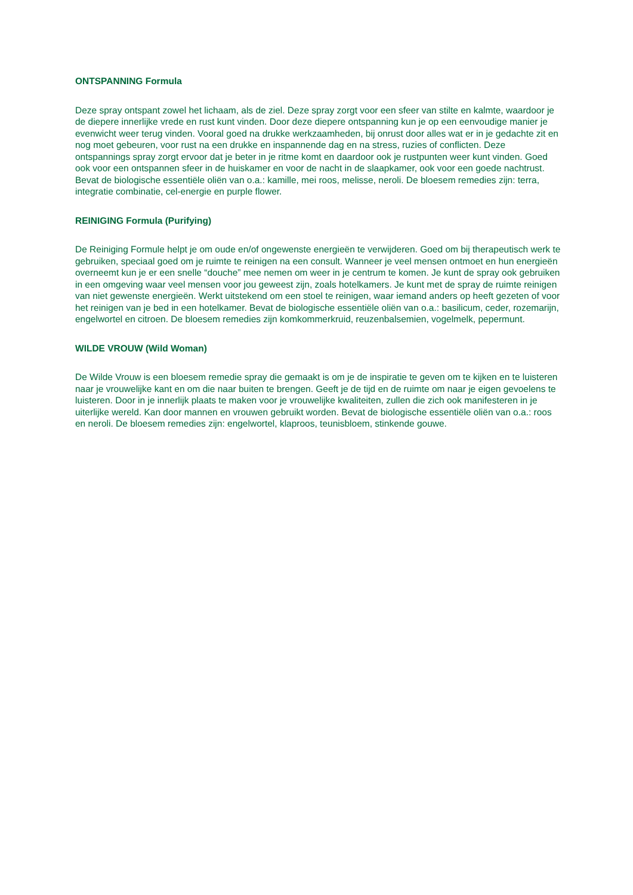ONTSPANNING Formula
Deze spray ontspant zowel het lichaam, als de ziel. Deze spray zorgt voor een sfeer van stilte en kalmte, waardoor je de diepere innerlijke vrede en rust kunt vinden. Door deze diepere ontspanning kun je op een eenvoudige manier je evenwicht weer terug vinden. Vooral goed na drukke werkzaamheden, bij onrust door alles wat er in je gedachte zit en nog moet gebeuren, voor rust na een drukke en inspannende dag en na stress, ruzies of conflicten. Deze ontspannings spray zorgt ervoor dat je beter in je ritme komt en daardoor ook je rustpunten weer kunt vinden. Goed ook voor een ontspannen sfeer in de huiskamer en voor de nacht in de slaapkamer, ook voor een goede nachtrust. Bevat de biologische essentiële oliën van o.a.: kamille, mei roos, melisse, neroli. De bloesem remedies zijn: terra, integratie combinatie, cel-energie en purple flower.
REINIGING Formula (Purifying)
De Reiniging Formule helpt je om oude en/of ongewenste energieën te verwijderen. Goed om bij therapeutisch werk te gebruiken, speciaal goed om je ruimte te reinigen na een consult. Wanneer je veel mensen ontmoet en hun energieën overneemt kun je er een snelle “douche” mee nemen om weer in je centrum te komen. Je kunt de spray ook gebruiken in een omgeving waar veel mensen voor jou geweest zijn, zoals hotelkamers. Je kunt met de spray de ruimte reinigen van niet gewenste energieën. Werkt uitstekend om een stoel te reinigen, waar iemand anders op heeft gezeten of voor het reinigen van je bed in een hotelkamer. Bevat de biologische essentiële oliën van o.a.: basilicum, ceder, rozemarijn, engelwortel en citroen. De bloesem remedies zijn komkommerkruid, reuzenbalsemien, vogelmelk, pepermunt.
WILDE VROUW (Wild Woman)
De Wilde Vrouw is een bloesem remedie spray die gemaakt is om je de inspiratie te geven om te kijken en te luisteren naar je vrouwelijke kant en om die naar buiten te brengen. Geeft je de tijd en de ruimte om naar je eigen gevoelens te luisteren. Door in je innerlijk plaats te maken voor je vrouwelijke kwaliteiten, zullen die zich ook manifesteren in je uiterlijke wereld. Kan door mannen en vrouwen gebruikt worden. Bevat de biologische essentiële oliën van o.a.: roos en neroli. De bloesem remedies zijn: engelwortel, klaproos, teunisbloem, stinkende gouwe.